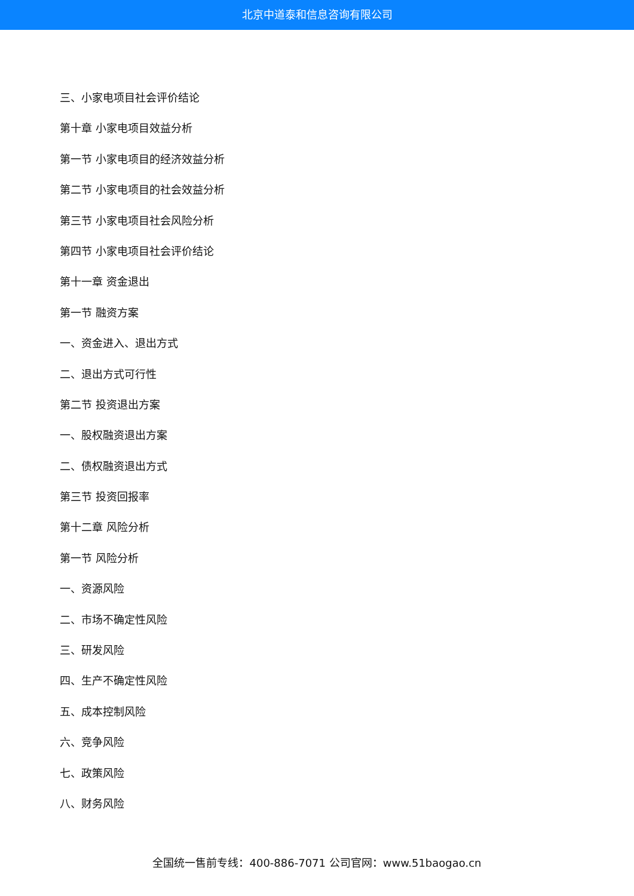北京中道泰和信息咨询有限公司
三、小家电项目社会评价结论
第十章 小家电项目效益分析
第一节 小家电项目的经济效益分析
第二节 小家电项目的社会效益分析
第三节 小家电项目社会风险分析
第四节 小家电项目社会评价结论
第十一章 资金退出
第一节 融资方案
一、资金进入、退出方式
二、退出方式可行性
第二节 投资退出方案
一、股权融资退出方案
二、债权融资退出方式
第三节 投资回报率
第十二章 风险分析
第一节 风险分析
一、资源风险
二、市场不确定性风险
三、研发风险
四、生产不确定性风险
五、成本控制风险
六、竞争风险
七、政策风险
八、财务风险
全国统一售前专线：400-886-7071 公司官网：www.51baogao.cn